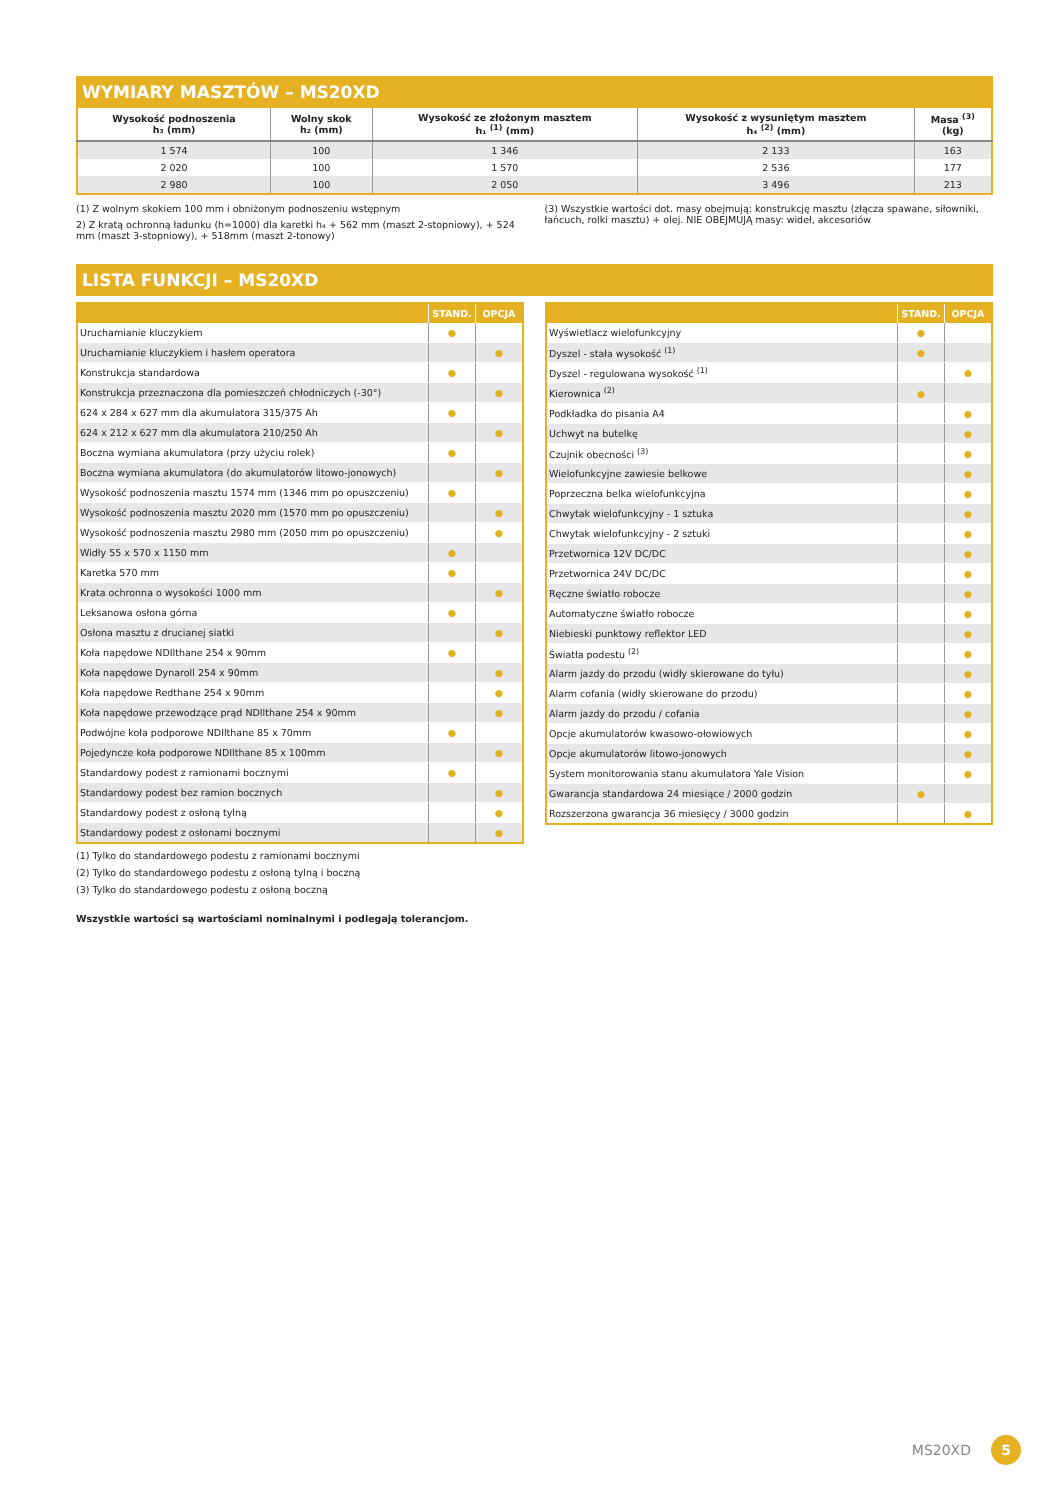WYMIARY MASZTÓW – MS20XD
| Wysokość podnoszenia h₃ (mm) | Wolny skok h₂ (mm) | Wysokość ze złożonym masztem h₁ <sup>(1)</sup> (mm) | Wysokość z wysuniętym masztem h₄ <sup>(2)</sup> (mm) | Masa <sup>(3)</sup> (kg) |
| --- | --- | --- | --- | --- |
| 1 574 | 100 | 1 346 | 2 133 | 163 |
| 2 020 | 100 | 1 570 | 2 536 | 177 |
| 2 980 | 100 | 2 050 | 3 496 | 213 |
(1) Z wolnym skokiem 100 mm i obniżonym podnoszeniu wstępnym
2) Z kratą ochronną ładunku (h=1000) dla karetki h₄ + 562 mm (maszt 2-stopniowy), + 524 mm (maszt 3-stopniowy), + 518mm (maszt 2-tonowy)
(3) Wszystkie wartości dot. masy obejmują: konstrukcję masztu (złącza spawane, siłowniki, łańcuch, rolki masztu) + olej. NIE OBEJMUJĄ masy: wideł, akcesoriów
LISTA FUNKCJI – MS20XD
| | STAND. | OPCJA |
| --- | --- | --- |
| Uruchamianie kluczykiem | ● | |
| Uruchamianie kluczykiem i hasłem operatora | | ● |
| Konstrukcja standardowa | ● | |
| Konstrukcja przeznaczona dla pomieszczeń chłodniczych (-30°) | | ● |
| 624 x 284 x 627 mm dla akumulatora 315/375 Ah | ● | |
| 624 x 212 x 627 mm dla akumulatora 210/250 Ah | | ● |
| Boczna wymiana akumulatora (przy użyciu rolek) | ● | |
| Boczna wymiana akumulatora (do akumulatorów litowo-jonowych) | | ● |
| Wysokość podnoszenia masztu 1574 mm (1346 mm po opuszczeniu) | ● | |
| Wysokość podnoszenia masztu 2020 mm (1570 mm po opuszczeniu) | | ● |
| Wysokość podnoszenia masztu 2980 mm (2050 mm po opuszczeniu) | | ● |
| Widły 55 x 570 x 1150 mm | ● | |
| Karetka 570 mm | ● | |
| Krata ochronna o wysokości 1000 mm | | ● |
| Leksanowa osłona górna | ● | |
| Osłona masztu z drucianej siatki | | ● |
| Koła napędowe NDIlthane 254 x 90mm | ● | |
| Koła napędowe Dynaroll 254 x 90mm | | ● |
| Koła napędowe Redthane 254 x 90mm | | ● |
| Koła napędowe przewodzące prąd NDIlthane 254 x 90mm | | ● |
| Podwójne koła podporowe NDIlthane 85 x 70mm | ● | |
| Pojedyncze koła podporowe NDIlthane 85 x 100mm | | ● |
| Standardowy podest z ramionami bocznymi | ● | |
| Standardowy podest bez ramion bocznych | | ● |
| Standardowy podest z osłoną tylną | | ● |
| Standardowy podest z osłonami bocznymi | | ● |
| | STAND. | OPCJA |
| --- | --- | --- |
| Wyświetlacz wielofunkcyjny | ● | |
| Dyszel - stała wysokość <sup>(1)</sup> | ● | |
| Dyszel - regulowana wysokość <sup>(1)</sup> | | ● |
| Kierownica <sup>(2)</sup> | ● | |
| Podkładka do pisania A4 | | ● |
| Uchwyt na butelkę | | ● |
| Czujnik obecności <sup>(3)</sup> | | ● |
| Wielofunkcyjne zawiesie belkowe | | ● |
| Poprzeczna belka wielofunkcyjna | | ● |
| Chwytak wielofunkcyjny - 1 sztuka | | ● |
| Chwytak wielofunkcyjny - 2 sztuki | | ● |
| Przetwornica 12V DC/DC | | ● |
| Przetwornica 24V DC/DC | | ● |
| Ręczne światło robocze | | ● |
| Automatyczne światło robocze | | ● |
| Niebieski punktowy reflektor LED | | ● |
| Światła podestu <sup>(2)</sup> | | ● |
| Alarm jazdy do przodu (widły skierowane do tyłu) | | ● |
| Alarm cofania (widły skierowane do przodu) | | ● |
| Alarm jazdy do przodu / cofania | | ● |
| Opcje akumulatorów kwasowo-ołowiowych | | ● |
| Opcje akumulatorów litowo-jonowych | | ● |
| System monitorowania stanu akumulatora Yale Vision | | ● |
| Gwarancja standardowa 24 miesiące / 2000 godzin | ● | |
| Rozszerzona gwarancja 36 miesięcy / 3000 godzin | | ● |
(1) Tylko do standardowego podestu z ramionami bocznymi
(2) Tylko do standardowego podestu z osłoną tylną i boczną
(3) Tylko do standardowego podestu z osłoną boczną
Wszystkie wartości są wartościami nominalnymi i podlegają tolerancjom.
MS20XD 5